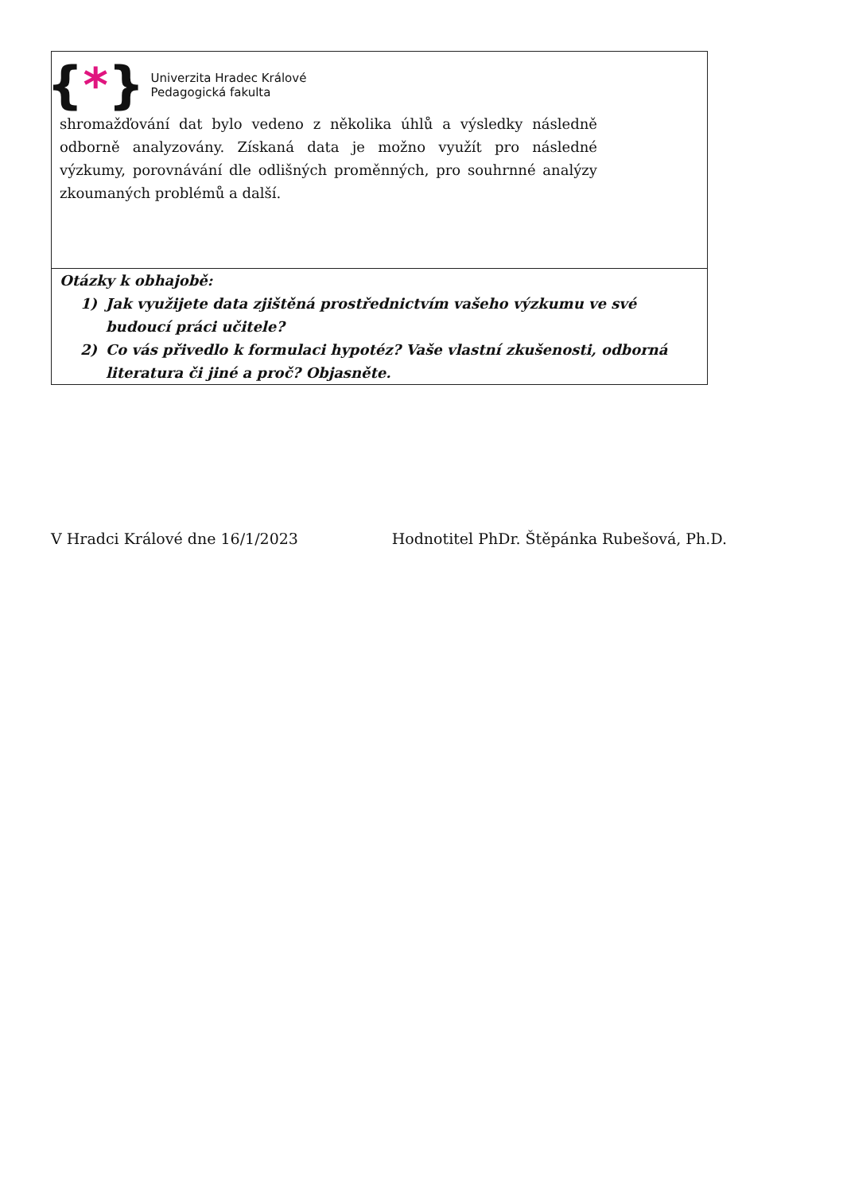| { * } Univerzita Hradec Králové Pedagogická fakulta shromažďování dat bylo vedeno z několika úhlů a výsledky následně odborně analyzovány. Získaná data je možno využít pro následné výzkumy, porovnávání dle odlišných proměnných, pro souhrnné analýzy zkoumaných problémů a další. |
| Otázky k obhajobě: 1) Jak využijete data zjištěná prostřednictvím vašeho výzkumu ve své budoucí práci učitele? 2) Co vás přivedlo k formulaci hypotéz? Vaše vlastní zkušenosti, odborná literatura či jiné a proč? Objasněte. |
V Hradci Králové dne 16/1/2023 Hodnotitel PhDr. Štěpánka Rubešová, Ph.D.